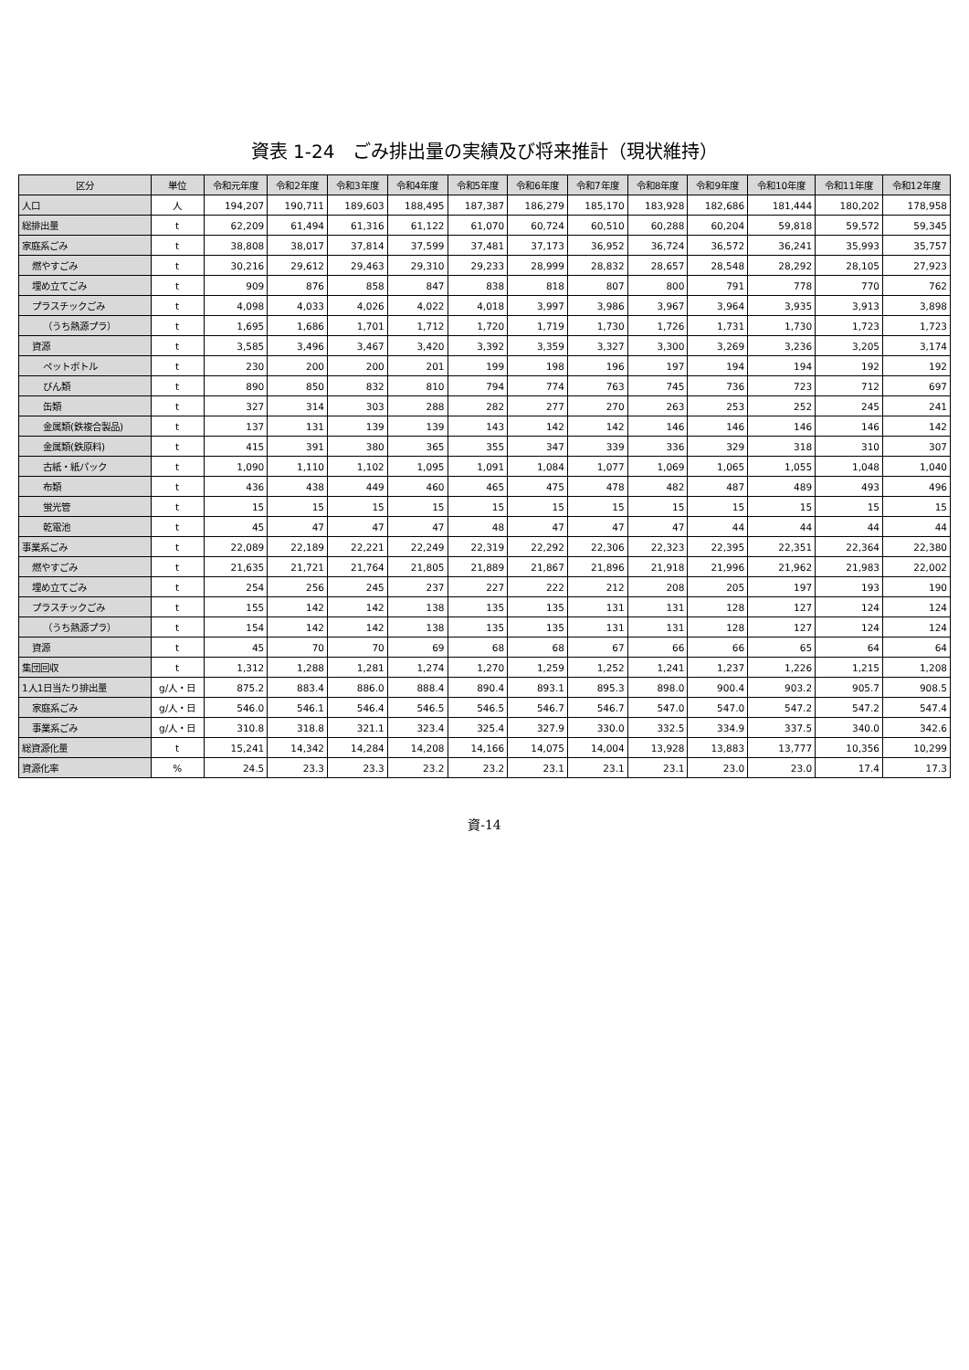資表 1-24　ごみ排出量の実績及び将来推計（現状維持）
| 区分 | 単位 | 令和元年度 | 令和2年度 | 令和3年度 | 令和4年度 | 令和5年度 | 令和6年度 | 令和7年度 | 令和8年度 | 令和9年度 | 令和10年度 | 令和11年度 | 令和12年度 |
| --- | --- | --- | --- | --- | --- | --- | --- | --- | --- | --- | --- | --- | --- |
| 人口 | 人 | 194,207 | 190,711 | 189,603 | 188,495 | 187,387 | 186,279 | 185,170 | 183,928 | 182,686 | 181,444 | 180,202 | 178,958 |
| 総排出量 | t | 62,209 | 61,494 | 61,316 | 61,122 | 61,070 | 60,724 | 60,510 | 60,288 | 60,204 | 59,818 | 59,572 | 59,345 |
| 家庭系ごみ | t | 38,808 | 38,017 | 37,814 | 37,599 | 37,481 | 37,173 | 36,952 | 36,724 | 36,572 | 36,241 | 35,993 | 35,757 |
| 燃やすごみ | t | 30,216 | 29,612 | 29,463 | 29,310 | 29,233 | 28,999 | 28,832 | 28,657 | 28,548 | 28,292 | 28,105 | 27,923 |
| 埋め立てごみ | t | 909 | 876 | 858 | 847 | 838 | 818 | 807 | 800 | 791 | 778 | 770 | 762 |
| プラスチックごみ | t | 4,098 | 4,033 | 4,026 | 4,022 | 4,018 | 3,997 | 3,986 | 3,967 | 3,964 | 3,935 | 3,913 | 3,898 |
| （うち熱源プラ） | t | 1,695 | 1,686 | 1,701 | 1,712 | 1,720 | 1,719 | 1,730 | 1,726 | 1,731 | 1,730 | 1,723 | 1,723 |
| 資源 | t | 3,585 | 3,496 | 3,467 | 3,420 | 3,392 | 3,359 | 3,327 | 3,300 | 3,269 | 3,236 | 3,205 | 3,174 |
| ペットボトル | t | 230 | 200 | 200 | 201 | 199 | 198 | 196 | 197 | 194 | 194 | 192 | 192 |
| びん類 | t | 890 | 850 | 832 | 810 | 794 | 774 | 763 | 745 | 736 | 723 | 712 | 697 |
| 缶類 | t | 327 | 314 | 303 | 288 | 282 | 277 | 270 | 263 | 253 | 252 | 245 | 241 |
| 金属類(鉄複合製品) | t | 137 | 131 | 139 | 139 | 143 | 142 | 142 | 146 | 146 | 146 | 146 | 142 |
| 金属類(鉄原料) | t | 415 | 391 | 380 | 365 | 355 | 347 | 339 | 336 | 329 | 318 | 310 | 307 |
| 古紙・紙パック | t | 1,090 | 1,110 | 1,102 | 1,095 | 1,091 | 1,084 | 1,077 | 1,069 | 1,065 | 1,055 | 1,048 | 1,040 |
| 布類 | t | 436 | 438 | 449 | 460 | 465 | 475 | 478 | 482 | 487 | 489 | 493 | 496 |
| 蛍光管 | t | 15 | 15 | 15 | 15 | 15 | 15 | 15 | 15 | 15 | 15 | 15 | 15 |
| 乾電池 | t | 45 | 47 | 47 | 47 | 48 | 47 | 47 | 47 | 44 | 44 | 44 | 44 |
| 事業系ごみ | t | 22,089 | 22,189 | 22,221 | 22,249 | 22,319 | 22,292 | 22,306 | 22,323 | 22,395 | 22,351 | 22,364 | 22,380 |
| 燃やすごみ | t | 21,635 | 21,721 | 21,764 | 21,805 | 21,889 | 21,867 | 21,896 | 21,918 | 21,996 | 21,962 | 21,983 | 22,002 |
| 埋め立てごみ | t | 254 | 256 | 245 | 237 | 227 | 222 | 212 | 208 | 205 | 197 | 193 | 190 |
| プラスチックごみ | t | 155 | 142 | 142 | 138 | 135 | 135 | 131 | 131 | 128 | 127 | 124 | 124 |
| （うち熱源プラ） | t | 154 | 142 | 142 | 138 | 135 | 135 | 131 | 131 | 128 | 127 | 124 | 124 |
| 資源 | t | 45 | 70 | 70 | 69 | 68 | 68 | 67 | 66 | 66 | 65 | 64 | 64 |
| 集団回収 | t | 1,312 | 1,288 | 1,281 | 1,274 | 1,270 | 1,259 | 1,252 | 1,241 | 1,237 | 1,226 | 1,215 | 1,208 |
| 1人1日当たり排出量 | g/人・日 | 875.2 | 883.4 | 886.0 | 888.4 | 890.4 | 893.1 | 895.3 | 898.0 | 900.4 | 903.2 | 905.7 | 908.5 |
| 家庭系ごみ | g/人・日 | 546.0 | 546.1 | 546.4 | 546.5 | 546.5 | 546.7 | 546.7 | 547.0 | 547.0 | 547.2 | 547.2 | 547.4 |
| 事業系ごみ | g/人・日 | 310.8 | 318.8 | 321.1 | 323.4 | 325.4 | 327.9 | 330.0 | 332.5 | 334.9 | 337.5 | 340.0 | 342.6 |
| 総資源化量 | t | 15,241 | 14,342 | 14,284 | 14,208 | 14,166 | 14,075 | 14,004 | 13,928 | 13,883 | 13,777 | 10,356 | 10,299 |
| 資源化率 | % | 24.5 | 23.3 | 23.3 | 23.2 | 23.2 | 23.1 | 23.1 | 23.1 | 23.0 | 23.0 | 17.4 | 17.3 |
資-14